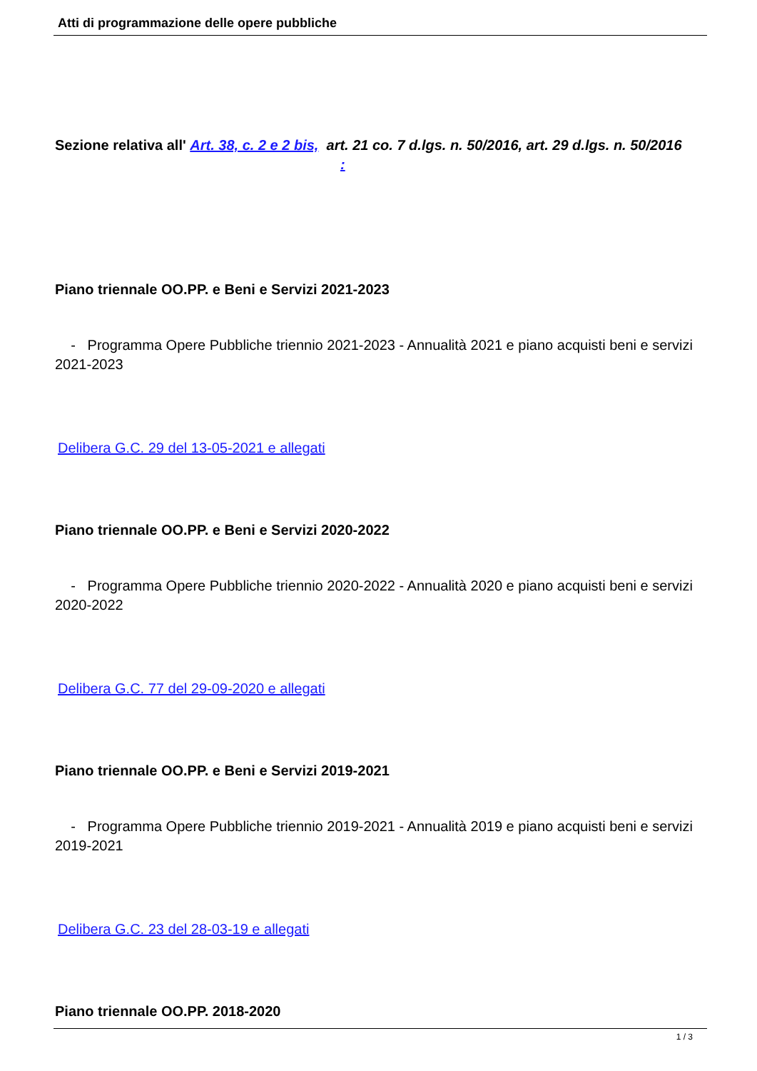Atti di programmazione delle opere pubbliche
Sezione relativa all' Art. 38, c. 2 e 2 bis, art. 21 co. 7 d.lgs. n. 50/2016, art. 29 d.lgs. n. 50/2016 :
Piano triennale OO.PP. e Beni e Servizi 2021-2023
- Programma Opere Pubbliche triennio 2021-2023 - Annualità 2021 e piano acquisti beni e servizi 2021-2023
Delibera G.C. 29 del 13-05-2021 e allegati
Piano triennale OO.PP. e Beni e Servizi 2020-2022
- Programma Opere Pubbliche triennio 2020-2022 - Annualità 2020 e piano acquisti beni e servizi 2020-2022
Delibera G.C. 77 del 29-09-2020 e allegati
Piano triennale OO.PP. e Beni e Servizi 2019-2021
- Programma Opere Pubbliche triennio 2019-2021 - Annualità 2019 e piano acquisti beni e servizi 2019-2021
Delibera G.C. 23 del 28-03-19 e allegati
Piano triennale OO.PP. 2018-2020
1 / 3